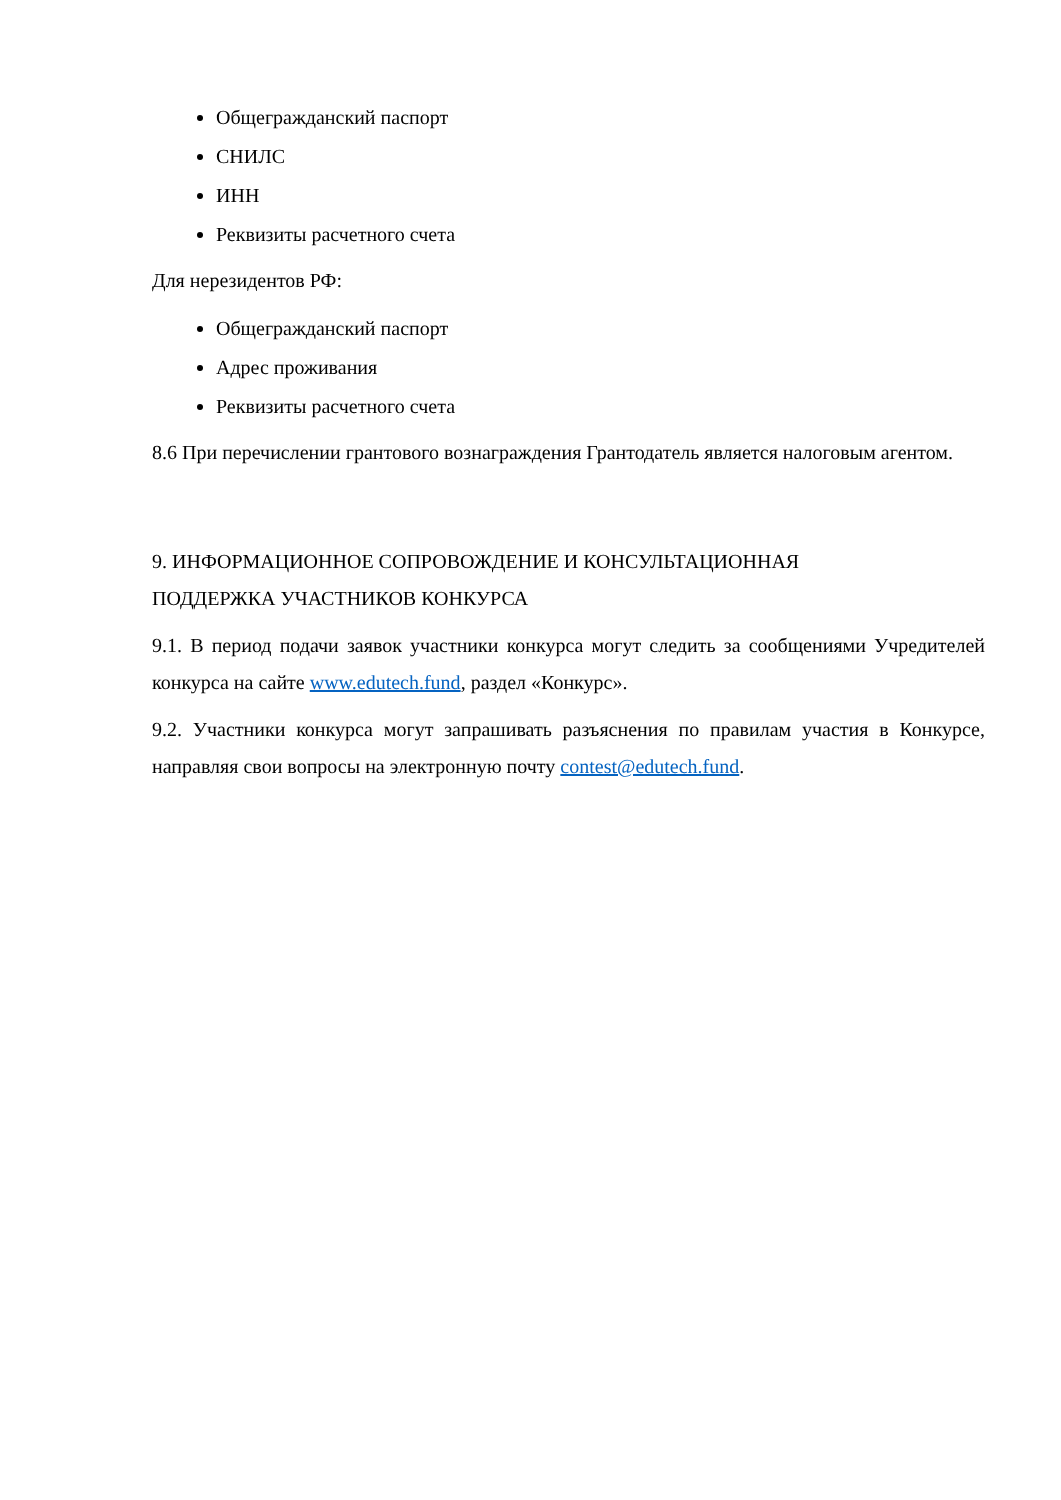Общегражданский паспорт
СНИЛС
ИНН
Реквизиты расчетного счета
Для нерезидентов РФ:
Общегражданский паспорт
Адрес проживания
Реквизиты расчетного счета
8.6 При перечислении грантового вознаграждения Грантодатель является налоговым агентом.
9. ИНФОРМАЦИОННОЕ СОПРОВОЖДЕНИЕ И КОНСУЛЬТАЦИОННАЯ
ПОДДЕРЖКА УЧАСТНИКОВ КОНКУРСА
9.1. В период подачи заявок участники конкурса могут следить за сообщениями Учредителей конкурса на сайте www.edutech.fund, раздел «Конкурс».
9.2. Участники конкурса могут запрашивать разъяснения по правилам участия в Конкурсе, направляя свои вопросы на электронную почту contest@edutech.fund.